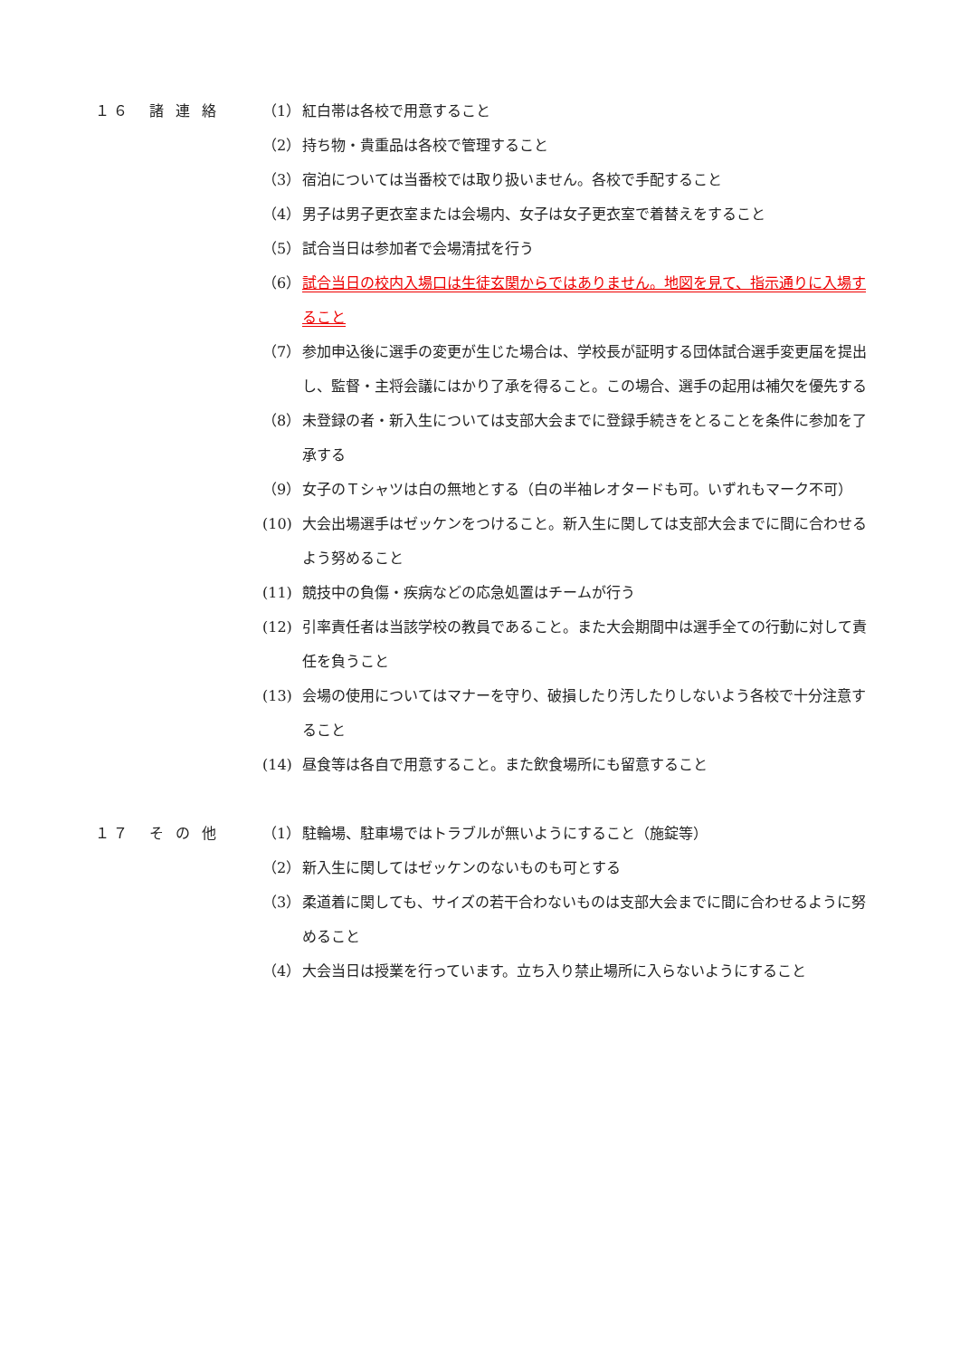１６　諸 連 絡 （1） 紅白帯は各校で用意すること
（2） 持ち物・貴重品は各校で管理すること
（3） 宿泊については当番校では取り扱いません。各校で手配すること
（4） 男子は男子更衣室または会場内、女子は女子更衣室で着替えをすること
（5） 試合当日は参加者で会場清拭を行う
（6） 試合当日の校内入場口は生徒玄関からではありません。地図を見て、指示通りに入場すること
（7） 参加申込後に選手の変更が生じた場合は、学校長が証明する団体試合選手変更届を提出し、監督・主将会議にはかり了承を得ること。この場合、選手の起用は補欠を優先する
（8） 未登録の者・新入生については支部大会までに登録手続きをとることを条件に参加を了承する
（9） 女子のＴシャツは白の無地とする（白の半袖レオタードも可。いずれもマーク不可）
(10) 大会出場選手はゼッケンをつけること。新入生に関しては支部大会までに間に合わせるよう努めること
(11) 競技中の負傷・疾病などの応急処置はチームが行う
(12) 引率責任者は当該学校の教員であること。また大会期間中は選手全ての行動に対して責任を負うこと
(13) 会場の使用についてはマナーを守り、破損したり汚したりしないよう各校で十分注意すること
(14) 昼食等は各自で用意すること。また飲食場所にも留意すること
１７　そ の 他 （1） 駐輪場、駐車場ではトラブルが無いようにすること（施錠等）
（2） 新入生に関してはゼッケンのないものも可とする
（3） 柔道着に関しても、サイズの若干合わないものは支部大会までに間に合わせるように努めること
（4） 大会当日は授業を行っています。立ち入り禁止場所に入らないようにすること